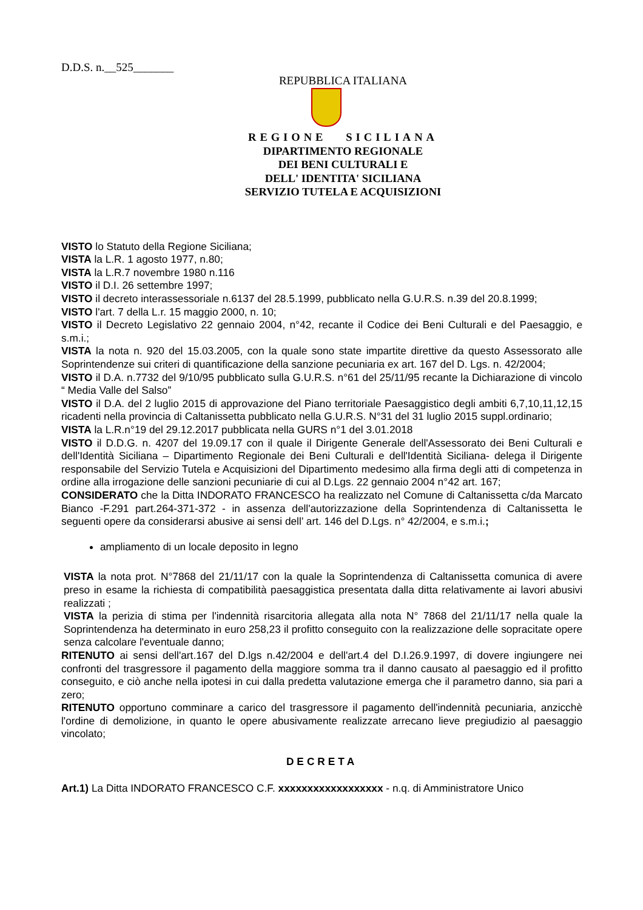D.D.S. n.__525_______
REPUBBLICA ITALIANA
REGIONE SICILIANA
DIPARTIMENTO REGIONALE
DEI BENI CULTURALI E
DELL' IDENTITA' SICILIANA
SERVIZIO TUTELA E ACQUISIZIONI
VISTO lo Statuto della Regione Siciliana;
VISTA la L.R. 1 agosto 1977, n.80;
VISTA la L.R.7 novembre 1980 n.116
VISTO il D.I. 26 settembre 1997;
VISTO il decreto interassessoriale n.6137 del 28.5.1999, pubblicato nella G.U.R.S. n.39 del 20.8.1999;
VISTO l'art. 7 della L.r. 15 maggio 2000, n. 10;
VISTO il Decreto Legislativo 22 gennaio 2004, n°42, recante il Codice dei Beni Culturali e del Paesaggio, e s.m.i.;
VISTA la nota n. 920 del 15.03.2005, con la quale sono state impartite direttive da questo Assessorato alle Soprintendenze sui criteri di quantificazione della sanzione pecuniaria ex art. 167 del D. Lgs. n. 42/2004;
VISTO il D.A. n.7732 del 9/10/95 pubblicato sulla G.U.R.S. n°61 del 25/11/95 recante la Dichiarazione di vincolo “ Media Valle del Salso”
VISTO il D.A. del 2 luglio 2015 di approvazione del Piano territoriale Paesaggistico degli ambiti 6,7,10,11,12,15 ricadenti nella provincia di Caltanissetta pubblicato nella G.U.R.S. N°31 del 31 luglio 2015 suppl.ordinario;
VISTA la L.R.n°19 del 29.12.2017 pubblicata nella GURS n°1 del 3.01.2018
VISTO il D.D.G. n. 4207 del 19.09.17 con il quale il Dirigente Generale dell'Assessorato dei Beni Culturali e dell'Identità Siciliana – Dipartimento Regionale dei Beni Culturali e dell'Identità Siciliana- delega il Dirigente responsabile del Servizio Tutela e Acquisizioni del Dipartimento medesimo alla firma degli atti di competenza in ordine alla irrogazione delle sanzioni pecuniarie di cui al D.Lgs. 22 gennaio 2004 n°42 art. 167;
CONSIDERATO che la Ditta INDORATO FRANCESCO ha realizzato nel Comune di Caltanissetta c/da Marcato Bianco -F.291 part.264-371-372 - in assenza dell'autorizzazione della Soprintendenza di Caltanissetta le seguenti opere da considerarsi abusive ai sensi dell’ art. 146 del D.Lgs. n° 42/2004, e s.m.i.;
ampliamento di un locale deposito in legno
VISTA la nota prot. N°7868 del 21/11/17 con la quale la Soprintendenza di Caltanissetta comunica di avere preso in esame la richiesta di compatibilità paesaggistica presentata dalla ditta relativamente ai lavori abusivi realizzati ;
VISTA la perizia di stima per l'indennità risarcitoria allegata alla nota N° 7868 del 21/11/17 nella quale la Soprintendenza ha determinato in euro 258,23 il profitto conseguito con la realizzazione delle sopracitate opere senza calcolare l'eventuale danno;
RITENUTO ai sensi dell'art.167 del D.lgs n.42/2004 e dell'art.4 del D.I.26.9.1997, di dovere ingiungere nei confronti del trasgressore il pagamento della maggiore somma tra il danno causato al paesaggio ed il profitto conseguito, e ciò anche nella ipotesi in cui dalla predetta valutazione emerga che il parametro danno, sia pari a zero;
RITENUTO opportuno comminare a carico del trasgressore il pagamento dell'indennità pecuniaria, anzicchè l'ordine di demolizione, in quanto le opere abusivamente realizzate arrecano lieve pregiudizio al paesaggio vincolato;
DECRETA
Art.1) La Ditta INDORATO FRANCESCO C.F. xxxxxxxxxxxxxxxxxx - n.q. di Amministratore Unico